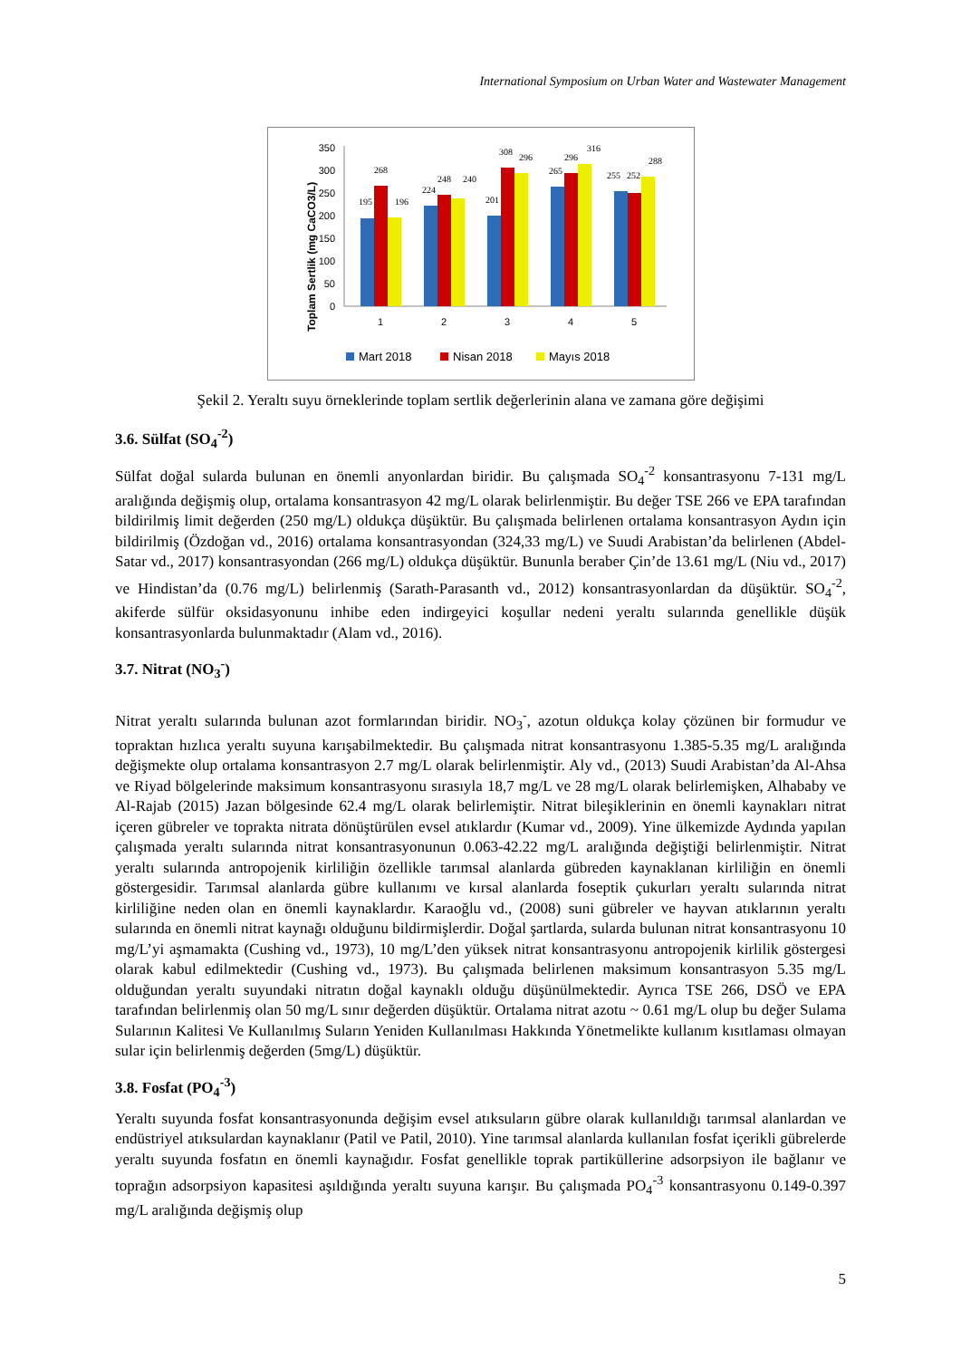International Symposium on Urban Water and Wastewater Management
Toplam Sertlik (mg CaCO3/L)
350
300
250
200
150
100
50
0
195
268
196
224
248
240
201
308
296
265
296
316
255
252
288
1
2
3
4
5
Mart 2018
Nisan 2018
Mayıs 2018
Şekil 2. Yeraltı suyu örneklerinde toplam sertlik değerlerinin alana ve zamana göre değişimi
3.6. Sülfat (SO<sub>4</sub><sup>-2</sup>)
Sülfat doğal sularda bulunan en önemli anyonlardan biridir. Bu çalışmada SO<sub>4</sub><sup>-2</sup> konsantrasyonu 7-131 mg/L aralığında değişmiş olup, ortalama konsantrasyon 42 mg/L olarak belirlenmiştir. Bu değer TSE 266 ve EPA tarafından bildirilmiş limit değerden (250 mg/L) oldukça düşüktür. Bu çalışmada belirlenen ortalama konsantrasyon Aydın için bildirilmiş (Özdoğan vd., 2016) ortalama konsantrasyondan (324,33 mg/L) ve Suudi Arabistan’da belirlenen (Abdel-Satar vd., 2017) konsantrasyondan (266 mg/L) oldukça düşüktür. Bununla beraber Çin’de 13.61 mg/L (Niu vd., 2017) ve Hindistan’da (0.76 mg/L) belirlenmiş (Sarath-Parasanth vd., 2012) konsantrasyonlardan da düşüktür. SO<sub>4</sub><sup>-2</sup>, akiferde sülfür oksidasyonunu inhibe eden indirgeyici koşullar nedeni yeraltı sularında genellikle düşük konsantrasyonlarda bulunmaktadır (Alam vd., 2016).
3.7. Nitrat (NO<sub>3</sub><sup>-</sup>)
Nitrat yeraltı sularında bulunan azot formlarından biridir. NO<sub>3</sub><sup>-</sup>, azotun oldukça kolay çözünen bir formudur ve topraktan hızlıca yeraltı suyuna karışabilmektedir. Bu çalışmada nitrat konsantrasyonu 1.385-5.35 mg/L aralığında değişmekte olup ortalama konsantrasyon 2.7 mg/L olarak belirlenmiştir. Aly vd., (2013) Suudi Arabistan’da Al-Ahsa ve Riyad bölgelerinde maksimum konsantrasyonu sırasıyla 18,7 mg/L ve 28 mg/L olarak belirlemişken, Alhababy ve Al-Rajab (2015) Jazan bölgesinde 62.4 mg/L olarak belirlemiştir. Nitrat bileşiklerinin en önemli kaynakları nitrat içeren gübreler ve toprakta nitrata dönüştürülen evsel atıklardır (Kumar vd., 2009). Yine ülkemizde Aydında yapılan çalışmada yeraltı sularında nitrat konsantrasyonunun 0.063-42.22 mg/L aralığında değiştiği belirlenmiştir. Nitrat yeraltı sularında antropojenik kirliliğin özellikle tarımsal alanlarda gübreden kaynaklanan kirliliğin en önemli göstergesidir. Tarımsal alanlarda gübre kullanımı ve kırsal alanlarda foseptik çukurları yeraltı sularında nitrat kirliliğine neden olan en önemli kaynaklardır. Karaoğlu vd., (2008) suni gübreler ve hayvan atıklarının yeraltı sularında en önemli nitrat kaynağı olduğunu bildirmişlerdir. Doğal şartlarda, sularda bulunan nitrat konsantrasyonu 10 mg/L’yi aşmamakta (Cushing vd., 1973), 10 mg/L’den yüksek nitrat konsantrasyonu antropojenik kirlilik göstergesi olarak kabul edilmektedir (Cushing vd., 1973). Bu çalışmada belirlenen maksimum konsantrasyon 5.35 mg/L olduğundan yeraltı suyundaki nitratın doğal kaynaklı olduğu düşünülmektedir. Ayrıca TSE 266, DSÖ ve EPA tarafından belirlenmiş olan 50 mg/L sınır değerden düşüktür. Ortalama nitrat azotu ~ 0.61 mg/L olup bu değer Sulama Sularının Kalitesi Ve Kullanılmış Suların Yeniden Kullanılması Hakkında Yönetmelikte kullanım kısıtlaması olmayan sular için belirlenmiş değerden (5mg/L) düşüktür.
3.8. Fosfat (PO<sub>4</sub><sup>-3</sup>)
Yeraltı suyunda fosfat konsantrasyonunda değişim evsel atıksuların gübre olarak kullanıldığı tarımsal alanlardan ve endüstriyel atıksulardan kaynaklanır (Patil ve Patil, 2010). Yine tarımsal alanlarda kullanılan fosfat içerikli gübrelerde yeraltı suyunda fosfatın en önemli kaynağıdır. Fosfat genellikle toprak partiküllerine adsorpsiyon ile bağlanır ve toprağın adsorpsiyon kapasitesi aşıldığında yeraltı suyuna karışır. Bu çalışmada PO<sub>4</sub><sup>-3</sup> konsantrasyonu 0.149-0.397 mg/L aralığında değişmiş olup
5